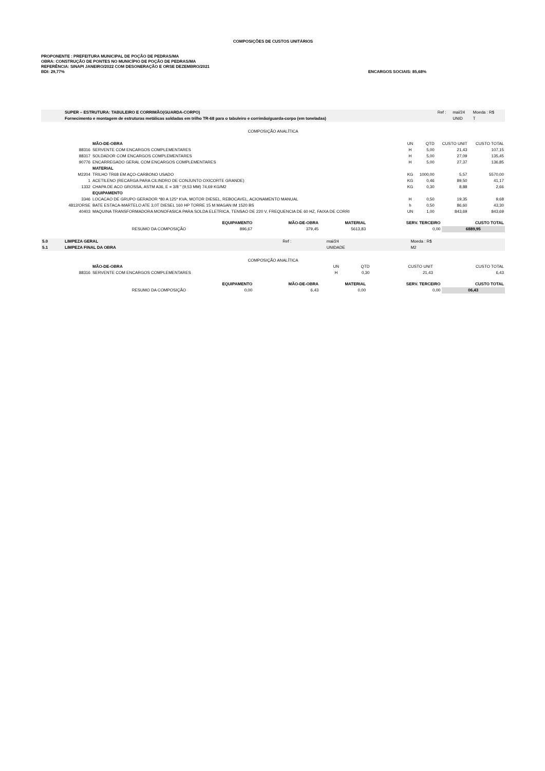COMPOSIÇÕES DE CUSTOS UNITÁRIOS
PROPONENTE : PREFEITURA MUNICIPAL DE POÇÃO DE PEDRAS/MA
OBRA: CONSTRUÇÃO DE PONTES NO MUNICÍPIO DE POÇÃO DE PEDRAS/MA
REFERÊNCIA: SINAPI JANEIRO/2022 COM DESONERAÇÃO E ORSE DEZEMBRO/2021
BDI: 29,77% ENCARGOS SOCIAIS: 85,68%
| | SUPER – ESTRUTURA: TABULEIRO E CORRIMÃO(GUARDA-CORPO) | Ref : | mai/24 | Moeda : R$ |
| | Fornecimento e montagem de estruturas metálicas soldadas em trilho TR-68 para o tabuleiro e corrimão/guarda-corpo (em toneladas) | | UNID | T |
COMPOSIÇÃO ANALÍTICA
| | | MÃO-DE-OBRA | UN | QTD | CUSTO UNIT | CUSTO TOTAL |
| | 88316 | SERVENTE COM ENCARGOS COMPLEMENTARES | H | 5,00 | 21,43 | 107,15 |
| | 88317 | SOLDADOR COM ENCARGOS COMPLEMENTARES | H | 5,00 | 27,09 | 135,45 |
| | 90776 | ENCARREGADO GERAL COM ENCARGOS COMPLEMENTARES | H | 5,00 | 27,37 | 136,85 |
| | | MATERIAL | | | | |
| | M2204 | TRILHO TR68 EM AÇO-CARBONO USADO | KG | 1000,00 | 5,57 | 5570,00 |
| | 1 | ACETILENO (RECARGA PARA CILINDRO DE CONJUNTO OXICORTE GRANDE) | KG | 0,46 | 89,50 | 41,17 |
| | 1332 | CHAPA DE ACO GROSSA, ASTM A36, E = 3/8 " (9,53 MM) 74,69 KG/M2 | KG | 0,30 | 8,88 | 2,66 |
| | | EQUIPAMENTO | | | | |
| | 3346 | LOCACAO DE GRUPO GERADOR *80 A 125* KVA, MOTOR DIESEL, REBOCAVEL, ACIONAMENTO MANUAL | H | 0,50 | 19,35 | 9,68 |
| | 4812/ORSE | BATE ESTACA-MARTELO ATE 3,0T DIESEL 160 HP TORRE 15 M MAGAN IM 1520 BS | h | 0,50 | 86,60 | 43,30 |
| | 40403 | MAQUINA TRANSFORMADORA MONOFASICA PARA SOLDA ELETRICA, TENSAO DE 220 V, FREQUENCIA DE 60 HZ, FAIXA DE CORRI | UN | 1,00 | 843,69 | 843,69 |
| | EQUIPAMENTO | MÃO-DE-OBRA | MATERIAL | SERV. TERCEIRO | CUSTO TOTAL |
| RESUMO DA COMPOSIÇÃO | 896,67 | 379,45 | 5613,83 | 0,00 | 6889,95 |
| 5.0 | LIMPEZA GERAL | Ref : | mai/24 | Moeda : R$ |
| 5.1 | LIMPEZA FINAL DA OBRA | | UNIDADE | M2 |
COMPOSIÇÃO ANALÍTICA
| | | MÃO-DE-OBRA | UN | QTD | CUSTO UNIT | CUSTO TOTAL |
| | 88316 | SERVENTE COM ENCARGOS COMPLEMENTARES | H | 0,30 | 21,43 | 6,43 |
| | EQUIPAMENTO | MÃO-DE-OBRA | MATERIAL | SERV. TERCEIRO | CUSTO TOTAL |
| RESUMO DA COMPOSIÇÃO | 0,00 | 6,43 | 0,00 | 0,00 | 06,43 |